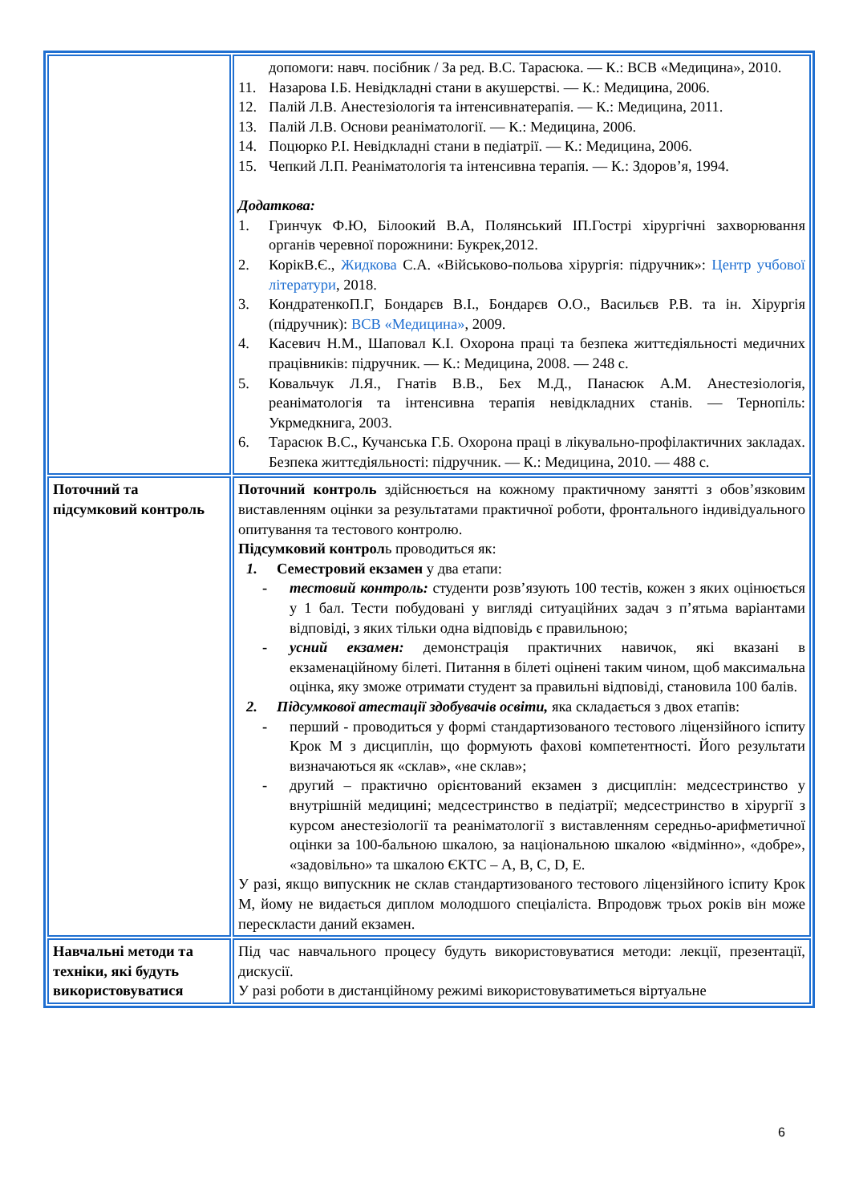| | допомоги: навч. посібник / За ред. В.С. Тарасюка. — К.: ВСВ «Медицина», 2010. 11. Назарова І.Б. Невідкладні стани в акушерстві. — К.: Медицина, 2006. 12. Палій Л.В. Анестезіологія та інтенсивнатерапія. — К.: Медицина, 2011. 13. Палій Л.В. Основи реаніматології. — К.: Медицина, 2006. 14. Поцюрко Р.І. Невідкладні стани в педіатрії. — К.: Медицина, 2006. 15. Чепкий Л.П. Реаніматологія та інтенсивна терапія. — К.: Здоров’я, 1994. Додаткова: 1. Гринчук Ф.Ю, Білоокий В.А, Полянський ІП.Гострі хірургічні захворювання органів черевної порожнини: Букрек,2012. 2. КорікВ.Є., Жидкова С.А. «Військово-польова хірургія: підручник»: Центр учбової літератури , 2018. 3. КондратенкоП.Г, Бондарєв В.І., Бондарєв О.О., Васильєв Р.В. та ін. Хірургія (підручник): ВСВ «Медицина» , 2009. 4. Касевич Н.М., Шаповал К.І. Охорона праці та безпека життєдіяльності медичних працівників: підручник. — К.: Медицина, 2008. — 248 с. 5. Ковальчук Л.Я., Гнатів В.В., Бех М.Д., Панасюк А.М. Анестезіологія, реаніматологія та інтенсивна терапія невідкладних станів. — Тернопіль: Укрмедкнига, 2003. 6. Тарасюк В.С., Кучанська Г.Б. Охорона праці в лікувально-профілактичних закладах. Безпека життєдіяльності: підручник. — К.: Медицина, 2010. — 488 с. |
| Поточний та підсумковий контроль | Поточний контроль здійснюється на кожному практичному занятті з обов’язковим виставленням оцінки за результатами практичної роботи, фронтального індивідуального опитування та тестового контролю. Підсумковий контрол ь проводиться як: 1. Семестровий екзамен у два етапи: - тестовий контроль: студенти розв’язують 100 тестів, кожен з яких оцінюється у 1 бал. Тести побудовані у вигляді ситуаційних задач з п’ятьма варіантами відповіді, з яких тільки одна відповідь є правильною; - усний екзамен: демонстрація практичних навичок, які вказані в екзаменаційному білеті. Питання в білеті оцінені таким чином, щоб максимальна оцінка, яку зможе отримати студент за правильні відповіді, становила 100 балів. 2. Підсумкової атестації здобувачів освіти, яка складається з двох етапів: - перший - проводиться у формі стандартизованого тестового ліцензійного іспиту Крок М з дисциплін, що формують фахові компетентності. Його результати визначаються як «склав», «не склав»; - другий – практично орієнтований екзамен з дисциплін: медсестринство у внутрішній медицині; медсестринство в педіатрії; медсестринство в хірургії з курсом анестезіології та реаніматології з виставленням середньо-арифметичної оцінки за 100-бальною шкалою, за національною шкалою «відмінно», «добре», «задовільно» та шкалою ЄКТС – A, B, C, D, E. У разі, якщо випускник не склав стандартизованого тестового ліцензійного іспиту Крок М, йому не видається диплом молодшого спеціаліста. Впродовж трьох років він може перескласти даний екзамен. |
| Навчальні методи та техніки, які будуть використовуватися | Під час навчального процесу будуть використовуватися методи: лекції, презентації, дискусії. У разі роботи в дистанційному режимі використовуватиметься віртуальне |
6